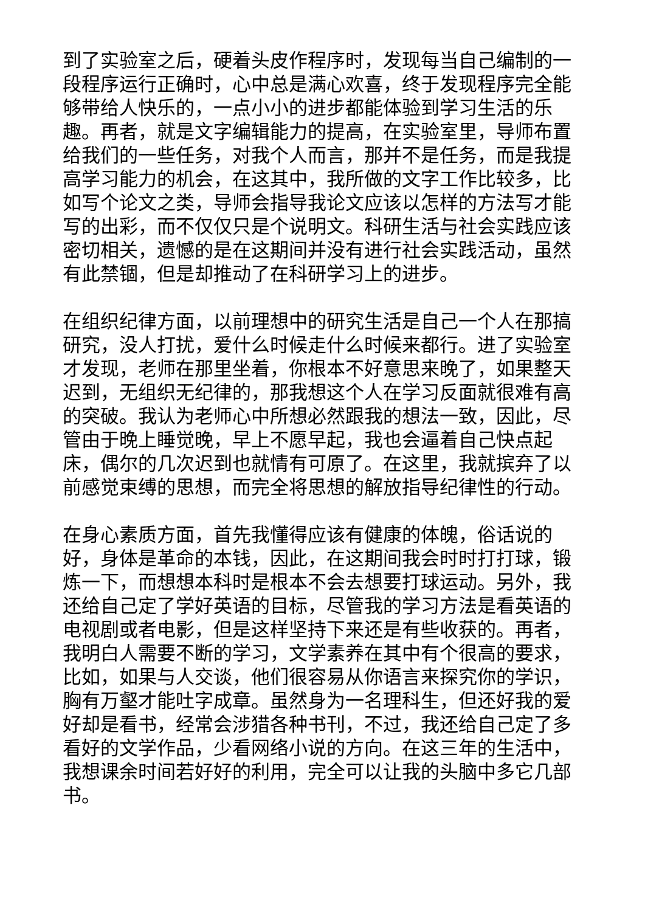到了实验室之后，硬着头皮作程序时，发现每当自己编制的一段程序运行正确时，心中总是满心欢喜，终于发现程序完全能够带给人快乐的，一点小小的进步都能体验到学习生活的乐趣。再者，就是文字编辑能力的提高，在实验室里，导师布置给我们的一些任务，对我个人而言，那并不是任务，而是我提高学习能力的机会，在这其中，我所做的文字工作比较多，比如写个论文之类，导师会指导我论文应该以怎样的方法写才能写的出彩，而不仅仅只是个说明文。科研生活与社会实践应该密切相关，遗憾的是在这期间并没有进行社会实践活动，虽然有此禁锢，但是却推动了在科研学习上的进步。
在组织纪律方面，以前理想中的研究生活是自己一个人在那搞研究，没人打扰，爱什么时候走什么时候来都行。进了实验室才发现，老师在那里坐着，你根本不好意思来晚了，如果整天迟到，无组织无纪律的，那我想这个人在学习反面就很难有高的突破。我认为老师心中所想必然跟我的想法一致，因此，尽管由于晚上睡觉晚，早上不愿早起，我也会逼着自己快点起床，偶尔的几次迟到也就情有可原了。在这里，我就摈弃了以前感觉束缚的思想，而完全将思想的解放指导纪律性的行动。
在身心素质方面，首先我懂得应该有健康的体魄，俗话说的好，身体是革命的本钱，因此，在这期间我会时时打打球，锻炼一下，而想想本科时是根本不会去想要打球运动。另外，我还给自己定了学好英语的目标，尽管我的学习方法是看英语的电视剧或者电影，但是这样坚持下来还是有些收获的。再者，我明白人需要不断的学习，文学素养在其中有个很高的要求，比如，如果与人交谈，他们很容易从你语言来探究你的学识，胸有万壑才能吐字成章。虽然身为一名理科生，但还好我的爱好却是看书，经常会涉猎各种书刊，不过，我还给自己定了多看好的文学作品，少看网络小说的方向。在这三年的生活中，我想课余时间若好好的利用，完全可以让我的头脑中多它几部书。